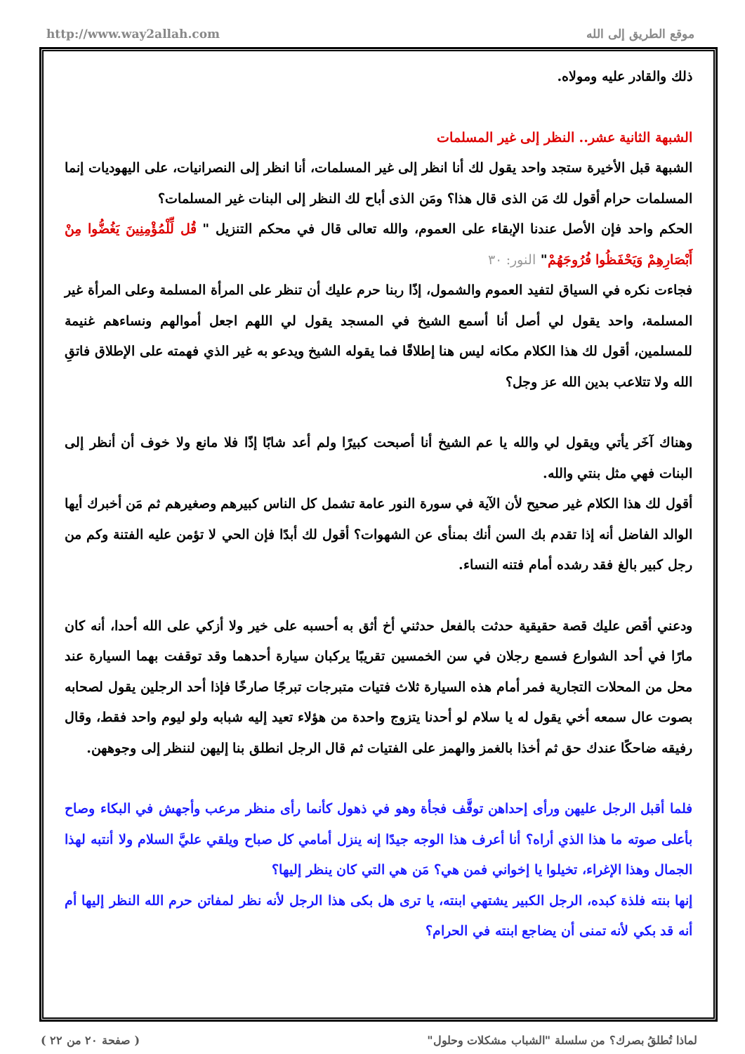http://www.way2allah.com موقع الطريق إلى الله
ذلك والقادر عليه ومولاه.
الشبهة الثانية عشر.. النظر إلى غير المسلمات
الشبهة قبل الأخيرة ستجد واحد يقول لك أنا انظر إلى غير المسلمات، أنا انظر إلى النصرانيات، على اليهوديات إنما المسلمات حرام أقول لك مَن الذى قال هذا؟ ومَن الذى أباح لك النظر إلى البنات غير المسلمات؟
الحكم واحد فإن الأصل عندنا الإبقاء على العموم، والله تعالى قال في محكم التنزيل " قُل لِّلْمُؤْمِنِينَ يَغُضُّوا مِنْ أَبْصَارِهِمْ وَيَحْفَظُوا فُرُوجَهُمْ" النور: ٣٠
فجاءت نكره في السياق لتفيد العموم والشمول، إذًا ربنا حرم عليك أن تنظر على المرأة المسلمة وعلى المرأة غير المسلمة، واحد يقول لي أصل أنا أسمع الشيخ في المسجد يقول لي اللهم اجعل أموالهم ونساءهم غنيمة للمسلمين، أقول لك هذا الكلام مكانه ليس هنا إطلاقًا فما يقوله الشيخ ويدعو به غير الذي فهمته على الإطلاق فاتقِ الله ولا تتلاعب بدين الله عز وجل؟
وهناك آخَر يأتي ويقول لي والله يا عم الشيخ أنا أصبحت كبيرًا ولم أعد شابًا إذًا فلا مانع ولا خوف أن أنظر إلى البنات فهي مثل بنتي والله.
أقول لك هذا الكلام غير صحيح لأن الآية في سورة النور عامة تشمل كل الناس كبيرهم وصغيرهم ثم مَن أخبرك أيها الوالد الفاضل أنه إذا تقدم بك السن أنك بمنأى عن الشهوات؟ أقول لك أبدًا فإن الحي لا تؤمن عليه الفتنة وكم من رجل كبير بالغ فقد رشده أمام فتنه النساء.
ودعني أقص عليك قصة حقيقية حدثت بالفعل حدثني أخ أثق به أحسبه على خير ولا أزكي على الله أحدا، أنه كان مارًا في أحد الشوارع فسمع رجلان في سن الخمسين تقريبًا يركبان سيارة أحدهما وقد توقفت بهما السيارة عند محل من المحلات التجارية فمر أمام هذه السيارة ثلاث فتيات متبرجات تبرجًا صارخًا فإذا أحد الرجلين يقول لصحابه بصوت عال سمعه أخي يقول له يا سلام لو أحدنا يتزوج واحدة من هؤلاء تعيد إليه شبابه ولو ليوم واحد فقط، وقال رفيقه ضاحكًا عندك حق ثم أخذا بالغمز والهمز على الفتيات ثم قال الرجل انطلق بنا إليهن لننظر إلى وجوههن.
فلما أقبل الرجل عليهن ورأى إحداهن توقَّف فجأة وهو في ذهول كأنما رأى منظر مرعب وأجهش في البكاء وصاح بأعلى صوته ما هذا الذي أراه؟ أنا أعرف هذا الوجه جيدًا إنه ينزل أمامي كل صباح ويلقي عليَّ السلام ولا أنتبه لهذا الجمال وهذا الإغراء، تخيلوا يا إخواني فمن هي؟ مَن هي التي كان ينظر إليها؟
إنها بنته فلذة كبده، الرجل الكبير يشتهي ابنته، يا ترى هل بكى هذا الرجل لأنه نظر لمفاتن حرم الله النظر إليها أم أنه قد بكي لأنه تمنى أن يضاجع ابنته في الحرام؟
( صفحة ٢٠ من ٢٢ ) لماذا تُطلقُ بصرك؟ من سلسلة "الشباب مشكلات وحلول"